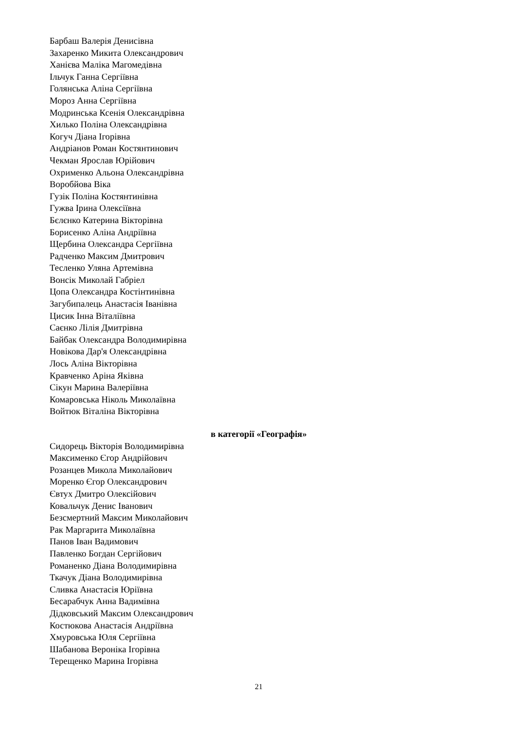Барбаш Валерія Денисівна
Захаренко Микита Олександрович
Ханієва Маліка Магомедівна
Ільчук Ганна Сергіївна
Голянська Аліна Сергіївна
Мороз Анна Сергіївна
Модринська Ксенія Олександрівна
Хилько Поліна Олександрівна
Когуч Діана Ігорівна
Андріанов Роман Костянтинович
Чекман Ярослав Юрійович
Охрименко Альона Олександрівна
Воробйова Віка
Гузік Поліна Костянтинівна
Гужва Ірина Олексіївна
Бєлєнко Катерина Вікторівна
Борисенко Аліна Андріївна
Щербина Олександра Сергіївна
Радченко Максим Дмитрович
Тесленко Уляна Артемівна
Вонсік Миколай Габріел
Цопа Олександра Костінтинівна
Загубипалець Анастасія Іванівна
Цисик Інна Віталіївна
Саєнко Лілія Дмитрівна
Байбак Олександра Володимирівна
Новікова Дар'я Олександрівна
Лось Аліна Вікторівна
Кравченко Аріна Яківна
Сікун Марина Валеріївна
Комаровська Ніколь Миколаївна
Войтюк Віталіна Вікторівна
в категорії «Географія»
Сидорець Вікторія Володимирівна
Максименко Єгор Андрійович
Розанцев Микола Миколайович
Моренко Єгор Олександрович
Євтух Дмитро Олексійович
Ковальчук Денис Іванович
Безсмертний Максим Миколайович
Рак Маргарита Миколаївна
Панов Іван Вадимович
Павленко Богдан Сергійович
Романенко Діана Володимирівна
Ткачук Діана Володимирівна
Сливка Анастасія Юріївна
Бесарабчук Анна Вадимівна
Дідковський Максим Олександрович
Костюкова Анастасія Андріївна
Хмуровська Юля Сергіївна
Шабанова Вероніка Ігорівна
Терещенко Марина Ігорівна
21